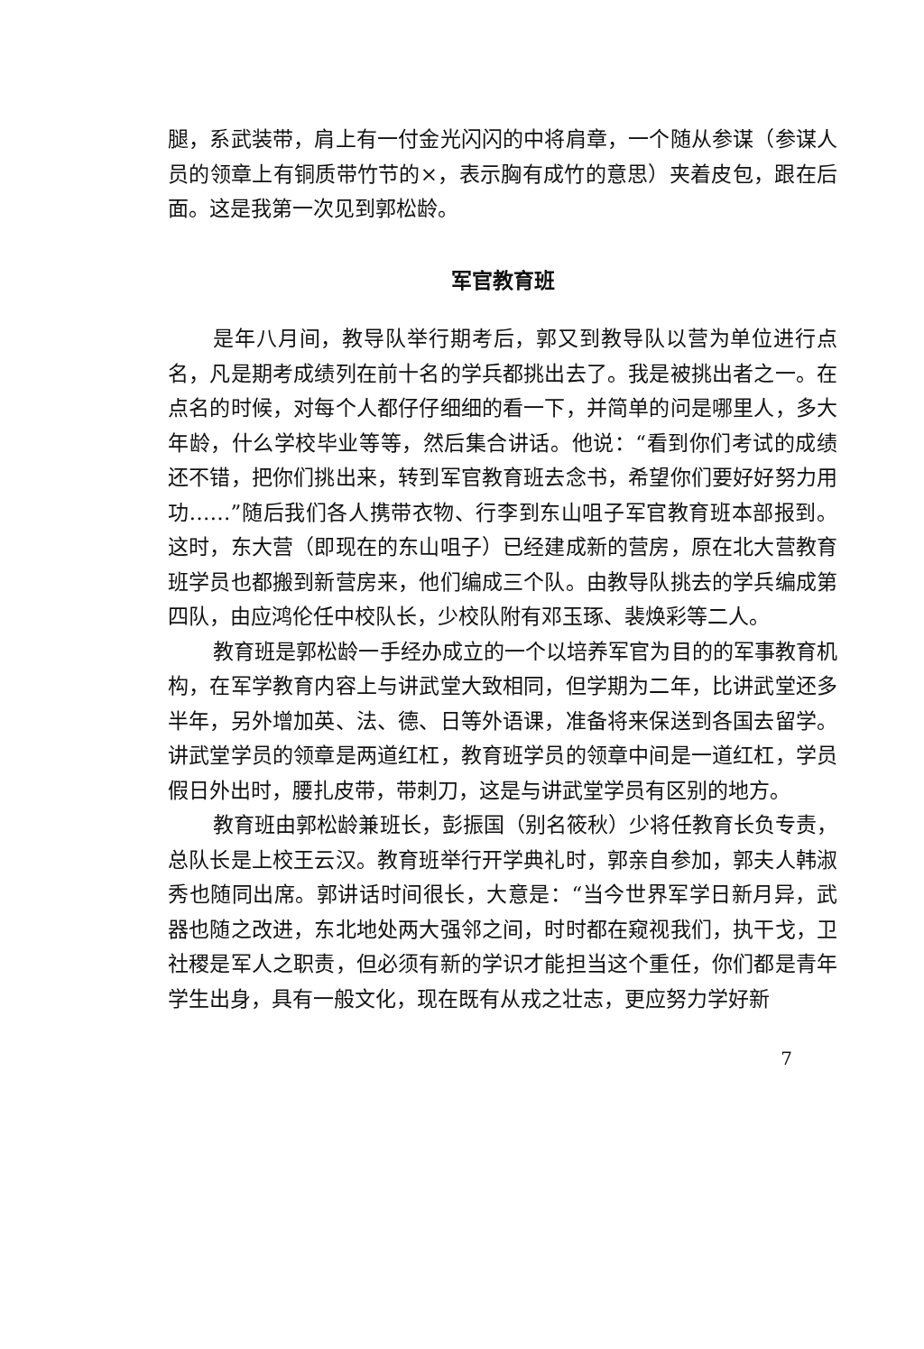腿，系武装带，肩上有一付金光闪闪的中将肩章，一个随从参谋（参谋人员的领章上有铜质带竹节的×，表示胸有成竹的意思）夹着皮包，跟在后面。这是我第一次见到郭松龄。
军官教育班
是年八月间，教导队举行期考后，郭又到教导队以营为单位进行点名，凡是期考成绩列在前十名的学兵都挑出去了。我是被挑出者之一。在点名的时候，对每个人都仔仔细细的看一下，并简单的问是哪里人，多大年龄，什么学校毕业等等，然后集合讲话。他说：“看到你们考试的成绩还不错，把你们挑出来，转到军官教育班去念书，希望你们要好好努力用功……”随后我们各人携带衣物、行李到东山咀子军官教育班本部报到。这时，东大营（即现在的东山咀子）已经建成新的营房，原在北大营教育班学员也都搬到新营房来，他们编成三个队。由教导队挑去的学兵编成第四队，由应鸿伦任中校队长，少校队附有邓玉琢、裴焕彩等二人。
教育班是郭松龄一手经办成立的一个以培养军官为目的的军事教育机构，在军学教育内容上与讲武堂大致相同，但学期为二年，比讲武堂还多半年，另外增加英、法、德、日等外语课，准备将来保送到各国去留学。讲武堂学员的领章是两道红杠，教育班学员的领章中间是一道红杠，学员假日外出时，腰扎皮带，带刺刀，这是与讲武堂学员有区别的地方。
教育班由郭松龄兼班长，彭振国（别名筱秋）少将任教育长负专责，总队长是上校王云汉。教育班举行开学典礼时，郭亲自参加，郭夫人韩淑秀也随同出席。郭讲话时间很长，大意是：“当今世界军学日新月异，武器也随之改进，东北地处两大强邻之间，时时都在窥视我们，执干戈，卫社稷是军人之职责，但必须有新的学识才能担当这个重任，你们都是青年学生出身，具有一般文化，现在既有从戎之壮志，更应努力学好新
7